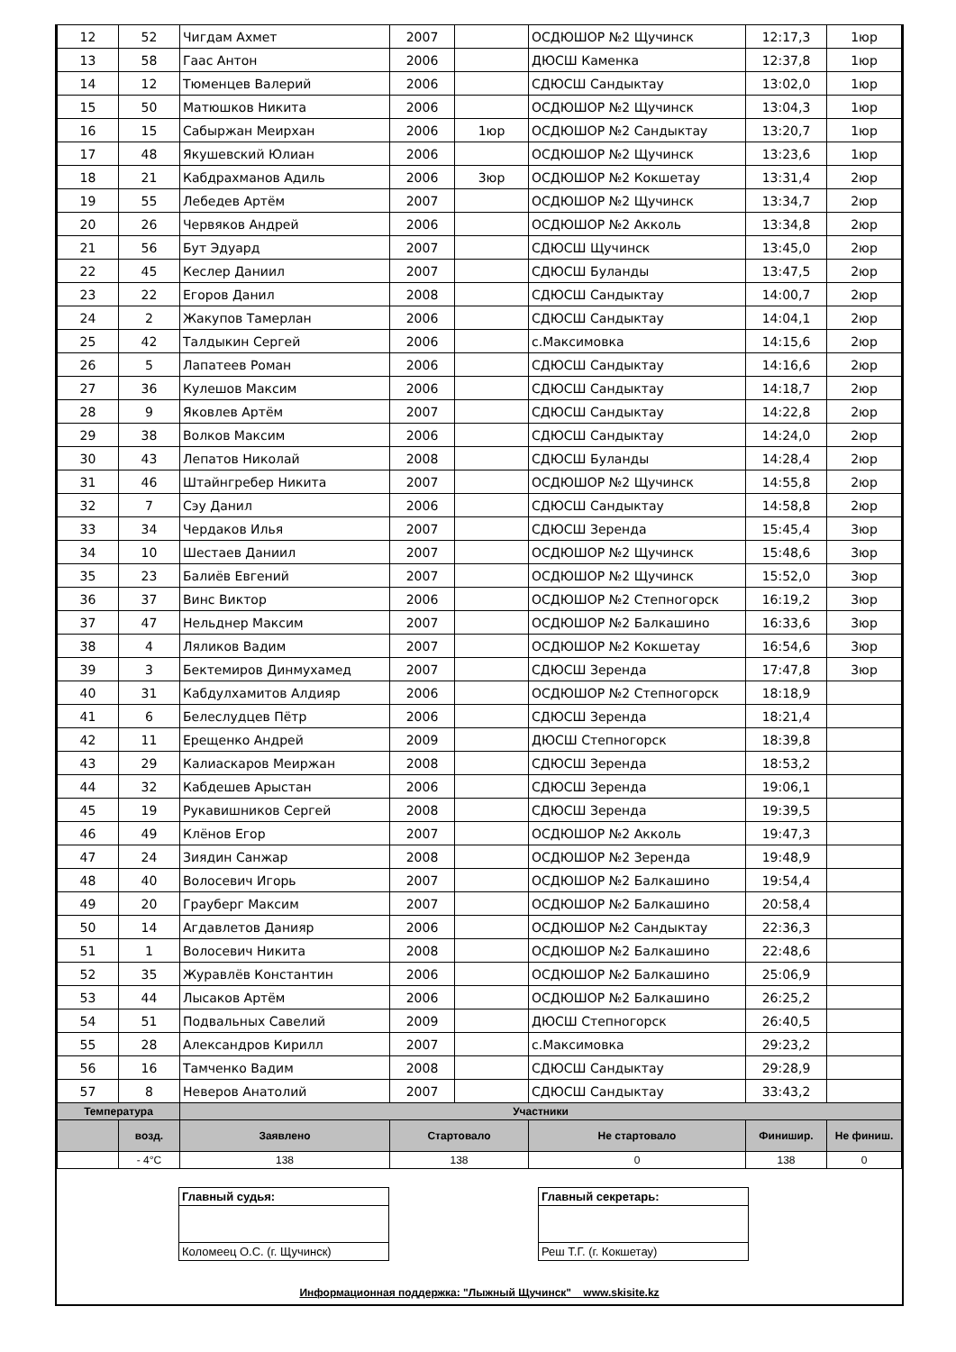| 12 | 52 | Чигдам Ахмет | 2007 | | ОСДЮШОР №2 Щучинск | 12:17,3 | 1юр |
| 13 | 58 | Гаас Антон | 2006 | | ДЮСШ Каменка | 12:37,8 | 1юр |
| 14 | 12 | Тюменцев Валерий | 2006 | | СДЮСШ Сандыктау | 13:02,0 | 1юр |
| 15 | 50 | Матюшков Никита | 2006 | | ОСДЮШОР №2 Щучинск | 13:04,3 | 1юр |
| 16 | 15 | Сабыржан Меирхан | 2006 | 1юр | ОСДЮШОР №2 Сандыктау | 13:20,7 | 1юр |
| 17 | 48 | Якушевский Юлиан | 2006 | | ОСДЮШОР №2 Щучинск | 13:23,6 | 1юр |
| 18 | 21 | Кабдрахманов Адиль | 2006 | 3юр | ОСДЮШОР №2 Кокшетау | 13:31,4 | 2юр |
| 19 | 55 | Лебедев Артём | 2007 | | ОСДЮШОР №2 Щучинск | 13:34,7 | 2юр |
| 20 | 26 | Червяков Андрей | 2006 | | ОСДЮШОР №2 Акколь | 13:34,8 | 2юр |
| 21 | 56 | Бут Эдуард | 2007 | | СДЮСШ Щучинск | 13:45,0 | 2юр |
| 22 | 45 | Кеслер Даниил | 2007 | | СДЮСШ Буланды | 13:47,5 | 2юр |
| 23 | 22 | Егоров Данил | 2008 | | СДЮСШ Сандыктау | 14:00,7 | 2юр |
| 24 | 2 | Жакупов Тамерлан | 2006 | | СДЮСШ Сандыктау | 14:04,1 | 2юр |
| 25 | 42 | Талдыкин Сергей | 2006 | | с.Максимовка | 14:15,6 | 2юр |
| 26 | 5 | Лапатеев Роман | 2006 | | СДЮСШ Сандыктау | 14:16,6 | 2юр |
| 27 | 36 | Кулешов Максим | 2006 | | СДЮСШ Сандыктау | 14:18,7 | 2юр |
| 28 | 9 | Яковлев Артём | 2007 | | СДЮСШ Сандыктау | 14:22,8 | 2юр |
| 29 | 38 | Волков Максим | 2006 | | СДЮСШ Сандыктау | 14:24,0 | 2юр |
| 30 | 43 | Лепатов Николай | 2008 | | СДЮСШ Буланды | 14:28,4 | 2юр |
| 31 | 46 | Штайнгребер Никита | 2007 | | ОСДЮШОР №2 Щучинск | 14:55,8 | 2юр |
| 32 | 7 | Сэу Данил | 2006 | | СДЮСШ Сандыктау | 14:58,8 | 2юр |
| 33 | 34 | Чердаков Илья | 2007 | | СДЮСШ Зеренда | 15:45,4 | 3юр |
| 34 | 10 | Шестаев Даниил | 2007 | | ОСДЮШОР №2 Щучинск | 15:48,6 | 3юр |
| 35 | 23 | Балиёв Евгений | 2007 | | ОСДЮШОР №2 Щучинск | 15:52,0 | 3юр |
| 36 | 37 | Винс Виктор | 2006 | | ОСДЮШОР №2 Степногорск | 16:19,2 | 3юр |
| 37 | 47 | Нельднер Максим | 2007 | | ОСДЮШОР №2 Балкашино | 16:33,6 | 3юр |
| 38 | 4 | Ляликов Вадим | 2007 | | ОСДЮШОР №2 Кокшетау | 16:54,6 | 3юр |
| 39 | 3 | Бектемиров Динмухамед | 2007 | | СДЮСШ Зеренда | 17:47,8 | 3юр |
| 40 | 31 | Кабдулхамитов Алдияр | 2006 | | ОСДЮШОР №2 Степногорск | 18:18,9 | |
| 41 | 6 | Белеслудцев Пётр | 2006 | | СДЮСШ Зеренда | 18:21,4 | |
| 42 | 11 | Ерещенко Андрей | 2009 | | ДЮСШ Степногорск | 18:39,8 | |
| 43 | 29 | Калиаскаров Меиржан | 2008 | | СДЮСШ Зеренда | 18:53,2 | |
| 44 | 32 | Кабдешев Арыстан | 2006 | | СДЮСШ Зеренда | 19:06,1 | |
| 45 | 19 | Рукавишников Сергей | 2008 | | СДЮСШ Зеренда | 19:39,5 | |
| 46 | 49 | Клёнов Егор | 2007 | | ОСДЮШОР №2 Акколь | 19:47,3 | |
| 47 | 24 | Зиядин Санжар | 2008 | | ОСДЮШОР №2 Зеренда | 19:48,9 | |
| 48 | 40 | Волосевич Игорь | 2007 | | ОСДЮШОР №2 Балкашино | 19:54,4 | |
| 49 | 20 | Грауберг Максим | 2007 | | ОСДЮШОР №2 Балкашино | 20:58,4 | |
| 50 | 14 | Агдавлетов Данияр | 2006 | | ОСДЮШОР №2 Сандыктау | 22:36,3 | |
| 51 | 1 | Волосевич Никита | 2008 | | ОСДЮШОР №2 Балкашино | 22:48,6 | |
| 52 | 35 | Журавлёв Константин | 2006 | | ОСДЮШОР №2 Балкашино | 25:06,9 | |
| 53 | 44 | Лысаков Артём | 2006 | | ОСДЮШОР №2 Балкашино | 26:25,2 | |
| 54 | 51 | Подвальных Савелий | 2009 | | ДЮСШ Степногорск | 26:40,5 | |
| 55 | 28 | Александров Кирилл | 2007 | | с.Максимовка | 29:23,2 | |
| 56 | 16 | Тамченко Вадим | 2008 | | СДЮСШ Сандыктау | 29:28,9 | |
| 57 | 8 | Неверов Анатолий | 2007 | | СДЮСШ Сандыктау | 33:43,2 | |
| Температура | | Участники | | | | | |
| | возд. | Заявлено | Стартовало | | Не стартовало | Финишир. | Не финиш. |
| | - 4°C | 138 | 138 | | 0 | 138 | 0 |
Главный судья:
Коломеец О.С. (г. Щучинск)
Главный секретарь:
Реш Т.Г. (г. Кокшетау)
Информационная поддержка: "Лыжный Щучинск" www.skisite.kz